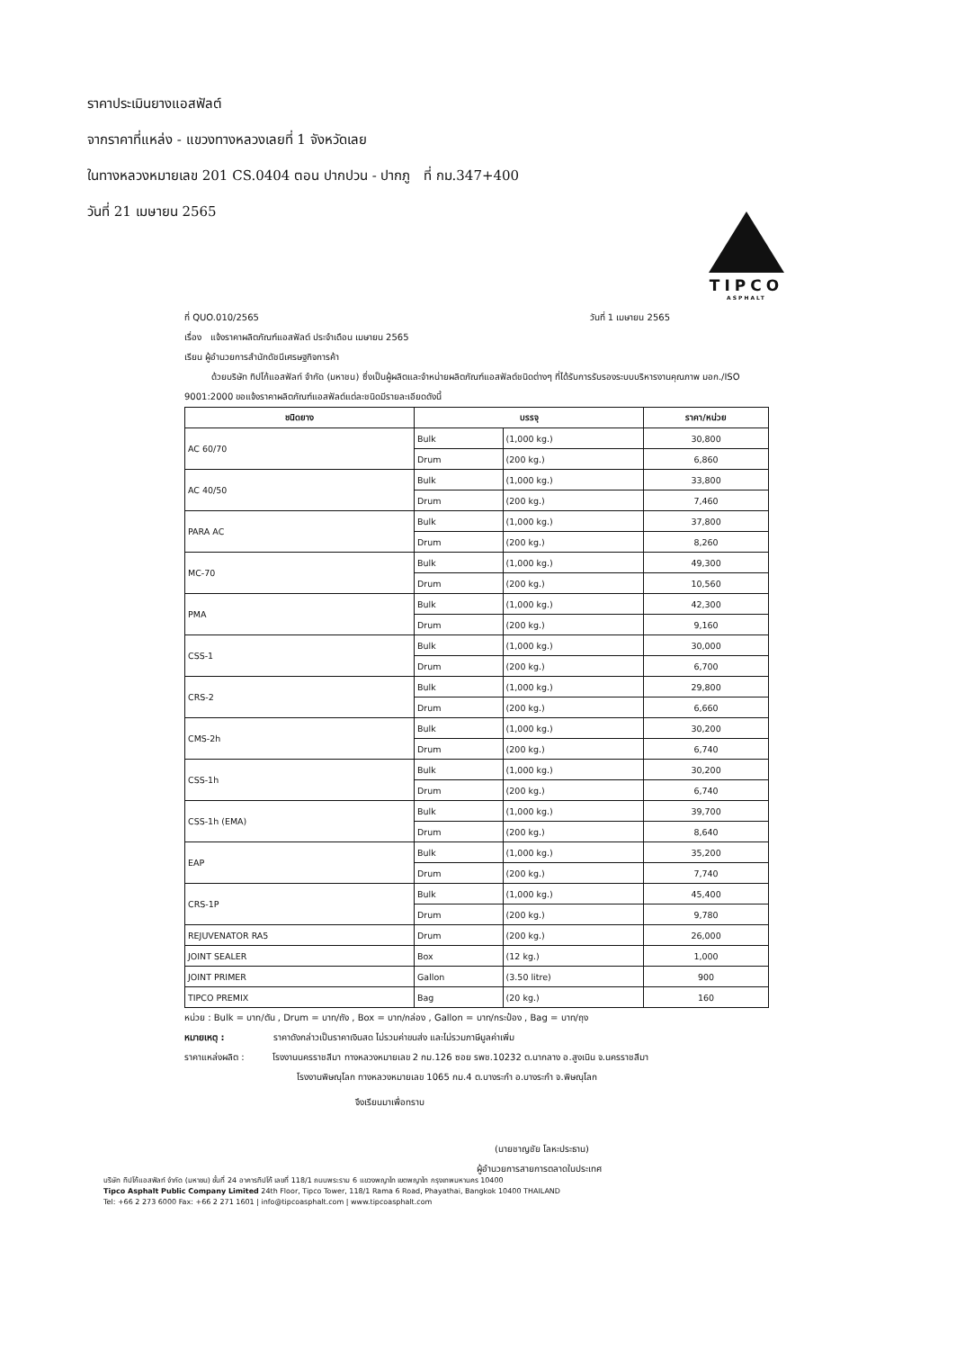ราคาประเมินยางแอสฟัลต์
จากราคาที่แหล่ง - แขวงทางหลวงเลยที่ 1 จังหวัดเลย
ในทางหลวงหมายเลข 201 CS.0404 ตอน ปากปวน - ปากภู ที่ กม.347+400
วันที่ 21 เมษายน 2565
TIPCO
ASPHALT
ที่ QUO.010/2565 วันที่ 1 เมษายน 2565
เรื่อง แจ้งราคาผลิตภัณฑ์แอสฟัลต์ ประจำเดือน เมษายน 2565
เรียน ผู้อำนวยการสำนักดัชนีเศรษฐกิจการค้า
ด้วยบริษัท ทิปโก้แอสฟัลท์ จำกัด (มหาชน) ซึ่งเป็นผู้ผลิตและจำหน่ายผลิตภัณฑ์แอสฟัลต์ชนิดต่างๆ ที่ได้รับการรับรองระบบบริหารงานคุณภาพ มอก./ISO 9001:2000 ขอแจ้งราคาผลิตภัณฑ์แอสฟัลต์แต่ละชนิดมีรายละเอียดดังนี้
| ชนิดยาง | บรรจุ | | ราคา/หน่วย |
| --- | --- | --- | --- |
| AC 60/70 | Bulk | (1,000 kg.) | 30,800 |
| | Drum | (200 kg.) | 6,860 |
| AC 40/50 | Bulk | (1,000 kg.) | 33,800 |
| | Drum | (200 kg.) | 7,460 |
| PARA AC | Bulk | (1,000 kg.) | 37,800 |
| | Drum | (200 kg.) | 8,260 |
| MC-70 | Bulk | (1,000 kg.) | 49,300 |
| | Drum | (200 kg.) | 10,560 |
| PMA | Bulk | (1,000 kg.) | 42,300 |
| | Drum | (200 kg.) | 9,160 |
| CSS-1 | Bulk | (1,000 kg.) | 30,000 |
| | Drum | (200 kg.) | 6,700 |
| CRS-2 | Bulk | (1,000 kg.) | 29,800 |
| | Drum | (200 kg.) | 6,660 |
| CMS-2h | Bulk | (1,000 kg.) | 30,200 |
| | Drum | (200 kg.) | 6,740 |
| CSS-1h | Bulk | (1,000 kg.) | 30,200 |
| | Drum | (200 kg.) | 6,740 |
| CSS-1h (EMA) | Bulk | (1,000 kg.) | 39,700 |
| | Drum | (200 kg.) | 8,640 |
| EAP | Bulk | (1,000 kg.) | 35,200 |
| | Drum | (200 kg.) | 7,740 |
| CRS-1P | Bulk | (1,000 kg.) | 45,400 |
| | Drum | (200 kg.) | 9,780 |
| REJUVENATOR RA5 | Drum | (200 kg.) | 26,000 |
| JOINT SEALER | Box | (12 kg.) | 1,000 |
| JOINT PRIMER | Gallon | (3.50 litre) | 900 |
| TIPCO PREMIX | Bag | (20 kg.) | 160 |
หน่วย : Bulk = บาท/ตัน , Drum = บาท/ถัง , Box = บาท/กล่อง , Gallon = บาท/กระป๋อง , Bag = บาท/ถุง
หมายเหตุ : ราคาดังกล่าวเป็นราคาเงินสด ไม่รวมค่าขนส่ง และไม่รวมภาษีมูลค่าเพิ่ม
ราคาแหล่งผลิต : โรงงานนครราชสีมา ทางหลวงหมายเลข 2 กม.126 ซอย รพช.10232 ต.นากลาง อ.สูงเนิน จ.นครราชสีมา
โรงงานพิษณุโลก ทางหลวงหมายเลข 1065 กม.4 ต.บางระกำ อ.บางระกำ จ.พิษณุโลก
จึงเรียนมาเพื่อทราบ
(นายชาญชัย โลหะประธาน)
ผู้อำนวยการสายการตลาดในประเทศ
บริษัท ทิปโก้แอสฟัลท์ จำกัด (มหาชน) ชั้นที่ 24 อาคารทิปโก้ เลขที่ 118/1 ถนนพระราม 6 แขวงพญาไท เขตพญาไท กรุงเทพมหานคร 10400
Tipco Asphalt Public Company Limited 24th Floor, Tipco Tower, 118/1 Rama 6 Road, Phayathai, Bangkok 10400 THAILAND
Tel: +66 2 273 6000 Fax: +66 2 271 1601 | info@tipcoasphalt.com | www.tipcoasphalt.com